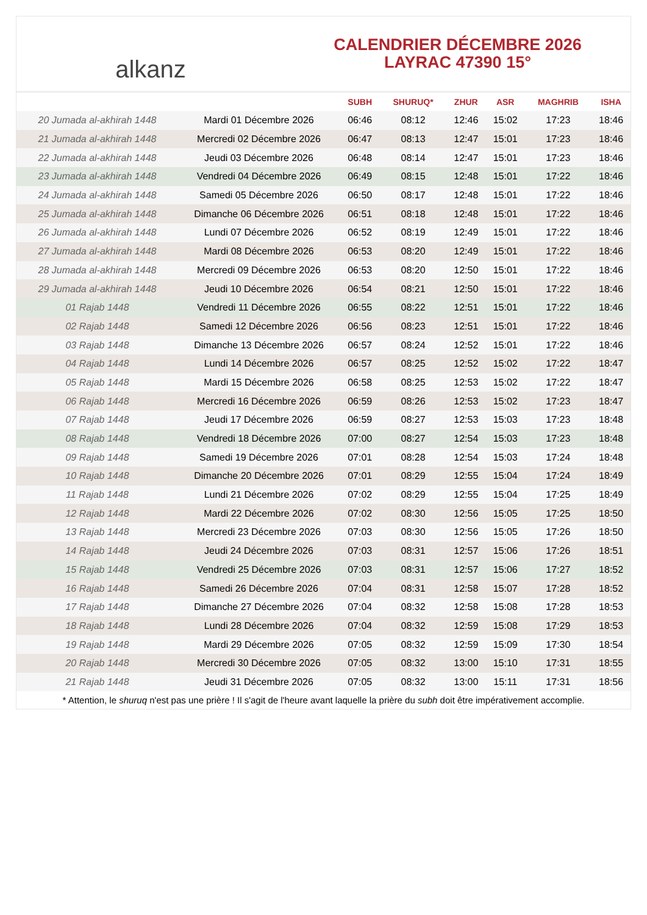alkanz
CALENDRIER DÉCEMBRE 2026
LAYRAC 47390 15°
| | | SUBH | SHURUQ* | ZHUR | ASR | MAGHRIB | ISHA |
| --- | --- | --- | --- | --- | --- | --- | --- |
| 20 Jumada al-akhirah 1448 | Mardi 01 Décembre 2026 | 06:46 | 08:12 | 12:46 | 15:02 | 17:23 | 18:46 |
| 21 Jumada al-akhirah 1448 | Mercredi 02 Décembre 2026 | 06:47 | 08:13 | 12:47 | 15:01 | 17:23 | 18:46 |
| 22 Jumada al-akhirah 1448 | Jeudi 03 Décembre 2026 | 06:48 | 08:14 | 12:47 | 15:01 | 17:23 | 18:46 |
| 23 Jumada al-akhirah 1448 | Vendredi 04 Décembre 2026 | 06:49 | 08:15 | 12:48 | 15:01 | 17:22 | 18:46 |
| 24 Jumada al-akhirah 1448 | Samedi 05 Décembre 2026 | 06:50 | 08:17 | 12:48 | 15:01 | 17:22 | 18:46 |
| 25 Jumada al-akhirah 1448 | Dimanche 06 Décembre 2026 | 06:51 | 08:18 | 12:48 | 15:01 | 17:22 | 18:46 |
| 26 Jumada al-akhirah 1448 | Lundi 07 Décembre 2026 | 06:52 | 08:19 | 12:49 | 15:01 | 17:22 | 18:46 |
| 27 Jumada al-akhirah 1448 | Mardi 08 Décembre 2026 | 06:53 | 08:20 | 12:49 | 15:01 | 17:22 | 18:46 |
| 28 Jumada al-akhirah 1448 | Mercredi 09 Décembre 2026 | 06:53 | 08:20 | 12:50 | 15:01 | 17:22 | 18:46 |
| 29 Jumada al-akhirah 1448 | Jeudi 10 Décembre 2026 | 06:54 | 08:21 | 12:50 | 15:01 | 17:22 | 18:46 |
| 01 Rajab 1448 | Vendredi 11 Décembre 2026 | 06:55 | 08:22 | 12:51 | 15:01 | 17:22 | 18:46 |
| 02 Rajab 1448 | Samedi 12 Décembre 2026 | 06:56 | 08:23 | 12:51 | 15:01 | 17:22 | 18:46 |
| 03 Rajab 1448 | Dimanche 13 Décembre 2026 | 06:57 | 08:24 | 12:52 | 15:01 | 17:22 | 18:46 |
| 04 Rajab 1448 | Lundi 14 Décembre 2026 | 06:57 | 08:25 | 12:52 | 15:02 | 17:22 | 18:47 |
| 05 Rajab 1448 | Mardi 15 Décembre 2026 | 06:58 | 08:25 | 12:53 | 15:02 | 17:22 | 18:47 |
| 06 Rajab 1448 | Mercredi 16 Décembre 2026 | 06:59 | 08:26 | 12:53 | 15:02 | 17:23 | 18:47 |
| 07 Rajab 1448 | Jeudi 17 Décembre 2026 | 06:59 | 08:27 | 12:53 | 15:03 | 17:23 | 18:48 |
| 08 Rajab 1448 | Vendredi 18 Décembre 2026 | 07:00 | 08:27 | 12:54 | 15:03 | 17:23 | 18:48 |
| 09 Rajab 1448 | Samedi 19 Décembre 2026 | 07:01 | 08:28 | 12:54 | 15:03 | 17:24 | 18:48 |
| 10 Rajab 1448 | Dimanche 20 Décembre 2026 | 07:01 | 08:29 | 12:55 | 15:04 | 17:24 | 18:49 |
| 11 Rajab 1448 | Lundi 21 Décembre 2026 | 07:02 | 08:29 | 12:55 | 15:04 | 17:25 | 18:49 |
| 12 Rajab 1448 | Mardi 22 Décembre 2026 | 07:02 | 08:30 | 12:56 | 15:05 | 17:25 | 18:50 |
| 13 Rajab 1448 | Mercredi 23 Décembre 2026 | 07:03 | 08:30 | 12:56 | 15:05 | 17:26 | 18:50 |
| 14 Rajab 1448 | Jeudi 24 Décembre 2026 | 07:03 | 08:31 | 12:57 | 15:06 | 17:26 | 18:51 |
| 15 Rajab 1448 | Vendredi 25 Décembre 2026 | 07:03 | 08:31 | 12:57 | 15:06 | 17:27 | 18:52 |
| 16 Rajab 1448 | Samedi 26 Décembre 2026 | 07:04 | 08:31 | 12:58 | 15:07 | 17:28 | 18:52 |
| 17 Rajab 1448 | Dimanche 27 Décembre 2026 | 07:04 | 08:32 | 12:58 | 15:08 | 17:28 | 18:53 |
| 18 Rajab 1448 | Lundi 28 Décembre 2026 | 07:04 | 08:32 | 12:59 | 15:08 | 17:29 | 18:53 |
| 19 Rajab 1448 | Mardi 29 Décembre 2026 | 07:05 | 08:32 | 12:59 | 15:09 | 17:30 | 18:54 |
| 20 Rajab 1448 | Mercredi 30 Décembre 2026 | 07:05 | 08:32 | 13:00 | 15:10 | 17:31 | 18:55 |
| 21 Rajab 1448 | Jeudi 31 Décembre 2026 | 07:05 | 08:32 | 13:00 | 15:11 | 17:31 | 18:56 |
* Attention, le shuruq n'est pas une prière ! Il s'agit de l'heure avant laquelle la prière du subh doit être impérativement accomplie.